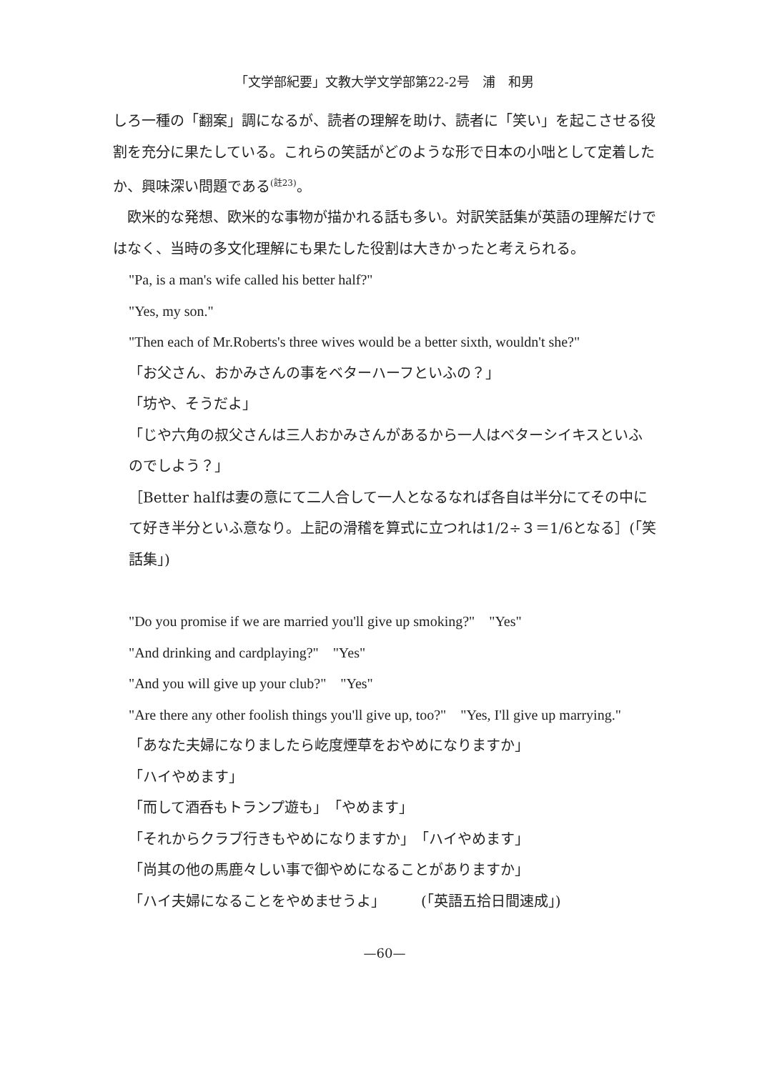「文学部紀要」文教大学文学部第22-2号　浦　和男
しろ一種の「翻案」調になるが、読者の理解を助け、読者に「笑い」を起こさせる役割を充分に果たしている。これらの笑話がどのような形で日本の小咄として定着したか、興味深い問題である<sup>(註23)</sup>。
　欧米的な発想、欧米的な事物が描かれる話も多い。対訳笑話集が英語の理解だけではなく、当時の多文化理解にも果たした役割は大きかったと考えられる。
"Pa, is a man's wife called his better half?"
"Yes, my son."
"Then each of Mr.Roberts's three wives would be a better sixth, wouldn't she?"
「お父さん、おかみさんの事をベターハーフといふの？」
「坊や、そうだよ」
「じや六角の叔父さんは三人おかみさんがあるから一人はベターシイキスといふのでしよう？」
［Better halfは妻の意にて二人合して一人となるなれば各自は半分にてその中にて好き半分といふ意なり。上記の滑稽を算式に立つれは1/2÷３＝1/6となる］(「笑話集」)
"Do you promise if we are married you'll give up smoking?"　"Yes"
"And drinking and cardplaying?"　"Yes"
"And you will give up your club?"　"Yes"
"Are there any other foolish things you'll give up, too?"　"Yes, I'll give up marrying."
「あなた夫婦になりましたら屹度煙草をおやめになりますか」
「ハイやめます」
「而して酒呑もトランプ遊も」　「やめます」
「それからクラブ行きもやめになりますか」　「ハイやめます」
「尚其の他の馬鹿々しい事で御やめになることがありますか」
「ハイ夫婦になることをやめませうよ」　　　(「英語五拾日間速成」)
—60—